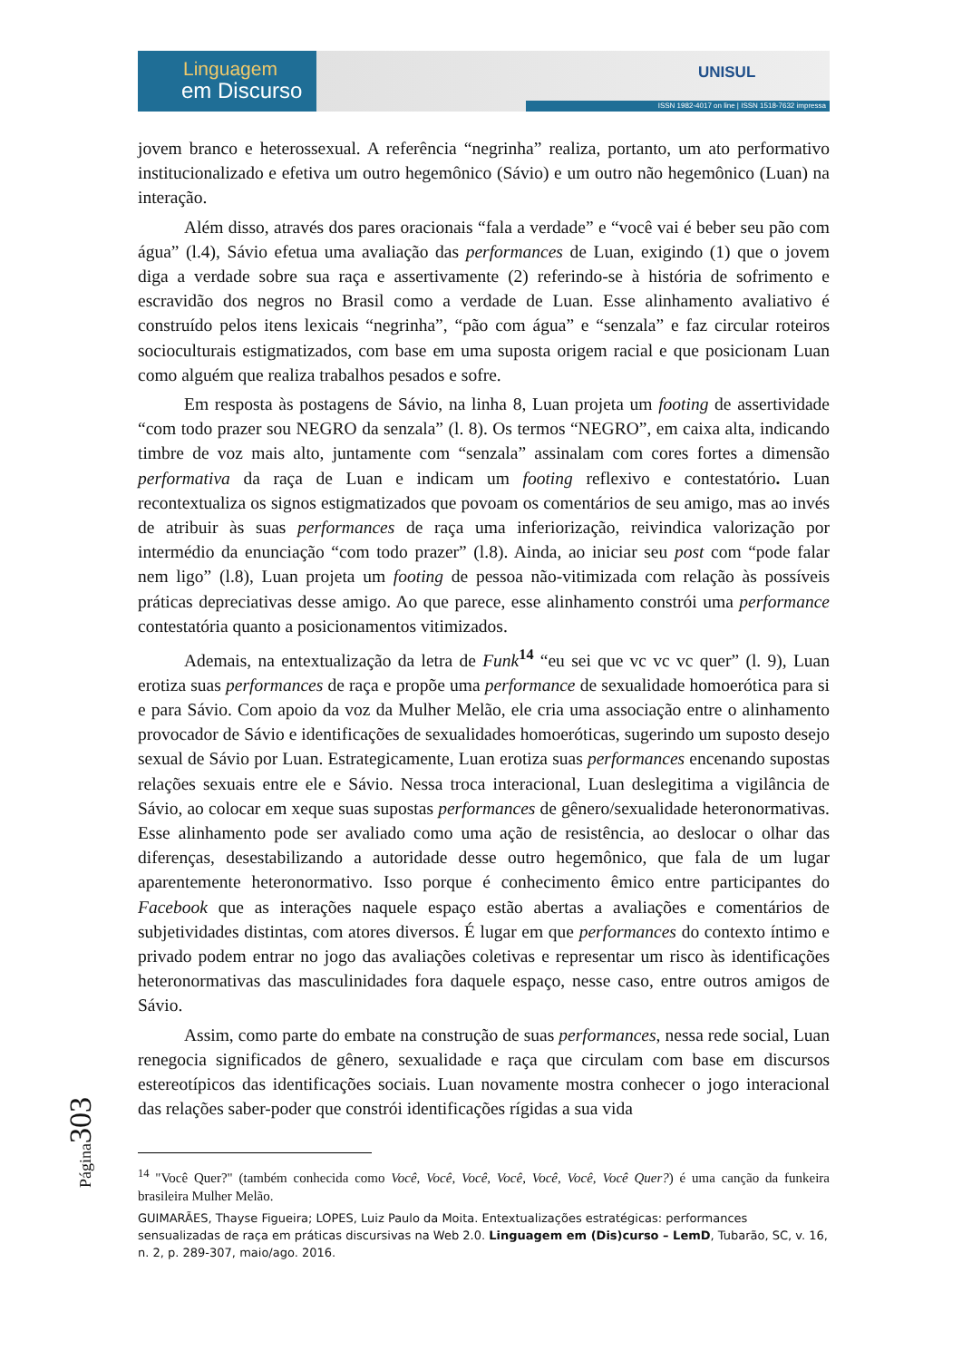Linguagem
em Discurso
UNISUL
ISSN 1982-4017 on line | ISSN 1518-7632 impressa
jovem branco e heterossexual. A referência “negrinha” realiza, portanto, um ato performativo institucionalizado e efetiva um outro hegemônico (Sávio) e um outro não hegemônico (Luan) na interação.
Além disso, através dos pares oracionais “fala a verdade” e “você vai é beber seu pão com água” (l.4), Sávio efetua uma avaliação das performances de Luan, exigindo (1) que o jovem diga a verdade sobre sua raça e assertivamente (2) referindo-se à história de sofrimento e escravidão dos negros no Brasil como a verdade de Luan. Esse alinhamento avaliativo é construído pelos itens lexicais “negrinha”, “pão com água” e “senzala” e faz circular roteiros socioculturais estigmatizados, com base em uma suposta origem racial e que posicionam Luan como alguém que realiza trabalhos pesados e sofre.
Em resposta às postagens de Sávio, na linha 8, Luan projeta um footing de assertividade “com todo prazer sou NEGRO da senzala” (l. 8). Os termos “NEGRO”, em caixa alta, indicando timbre de voz mais alto, juntamente com “senzala” assinalam com cores fortes a dimensão performativa da raça de Luan e indicam um footing reflexivo e contestatório. Luan recontextualiza os signos estigmatizados que povoam os comentários de seu amigo, mas ao invés de atribuir às suas performances de raça uma inferiorização, reivindica valorização por intermédio da enunciação “com todo prazer” (l.8). Ainda, ao iniciar seu post com “pode falar nem ligo” (l.8), Luan projeta um footing de pessoa não-vitimizada com relação às possíveis práticas depreciativas desse amigo. Ao que parece, esse alinhamento constrói uma performance contestatória quanto a posicionamentos vitimizados.
Ademais, na entextualização da letra de Funk<sup>14</sup> “eu sei que vc vc vc quer” (l. 9), Luan erotiza suas performances de raça e propõe uma performance de sexualidade homoerótica para si e para Sávio. Com apoio da voz da Mulher Melão, ele cria uma associação entre o alinhamento provocador de Sávio e identificações de sexualidades homoeróticas, sugerindo um suposto desejo sexual de Sávio por Luan. Estrategicamente, Luan erotiza suas performances encenando supostas relações sexuais entre ele e Sávio. Nessa troca interacional, Luan deslegitima a vigilância de Sávio, ao colocar em xeque suas supostas performances de gênero/sexualidade heteronormativas. Esse alinhamento pode ser avaliado como uma ação de resistência, ao deslocar o olhar das diferenças, desestabilizando a autoridade desse outro hegemônico, que fala de um lugar aparentemente heteronormativo. Isso porque é conhecimento êmico entre participantes do Facebook que as interações naquele espaço estão abertas a avaliações e comentários de subjetividades distintas, com atores diversos. É lugar em que performances do contexto íntimo e privado podem entrar no jogo das avaliações coletivas e representar um risco às identificações heteronormativas das masculinidades fora daquele espaço, nesse caso, entre outros amigos de Sávio.
Assim, como parte do embate na construção de suas performances, nessa rede social, Luan renegocia significados de gênero, sexualidade e raça que circulam com base em discursos estereotípicos das identificações sociais. Luan novamente mostra conhecer o jogo interacional das relações saber-poder que constrói identificações rígidas a sua vida
<sup>14</sup> "Você Quer?" (também conhecida como Você, Você, Você, Você, Você, Você, Você Quer?) é uma canção da funkeira brasileira Mulher Melão.
GUIMARÃES, Thayse Figueira; LOPES, Luiz Paulo da Moita. Entextualizações estratégicas: performances sensualizadas de raça em práticas discursivas na Web 2.0. Linguagem em (Dis)curso – LemD, Tubarão, SC, v. 16, n. 2, p. 289-307, maio/ago. 2016.
Página303